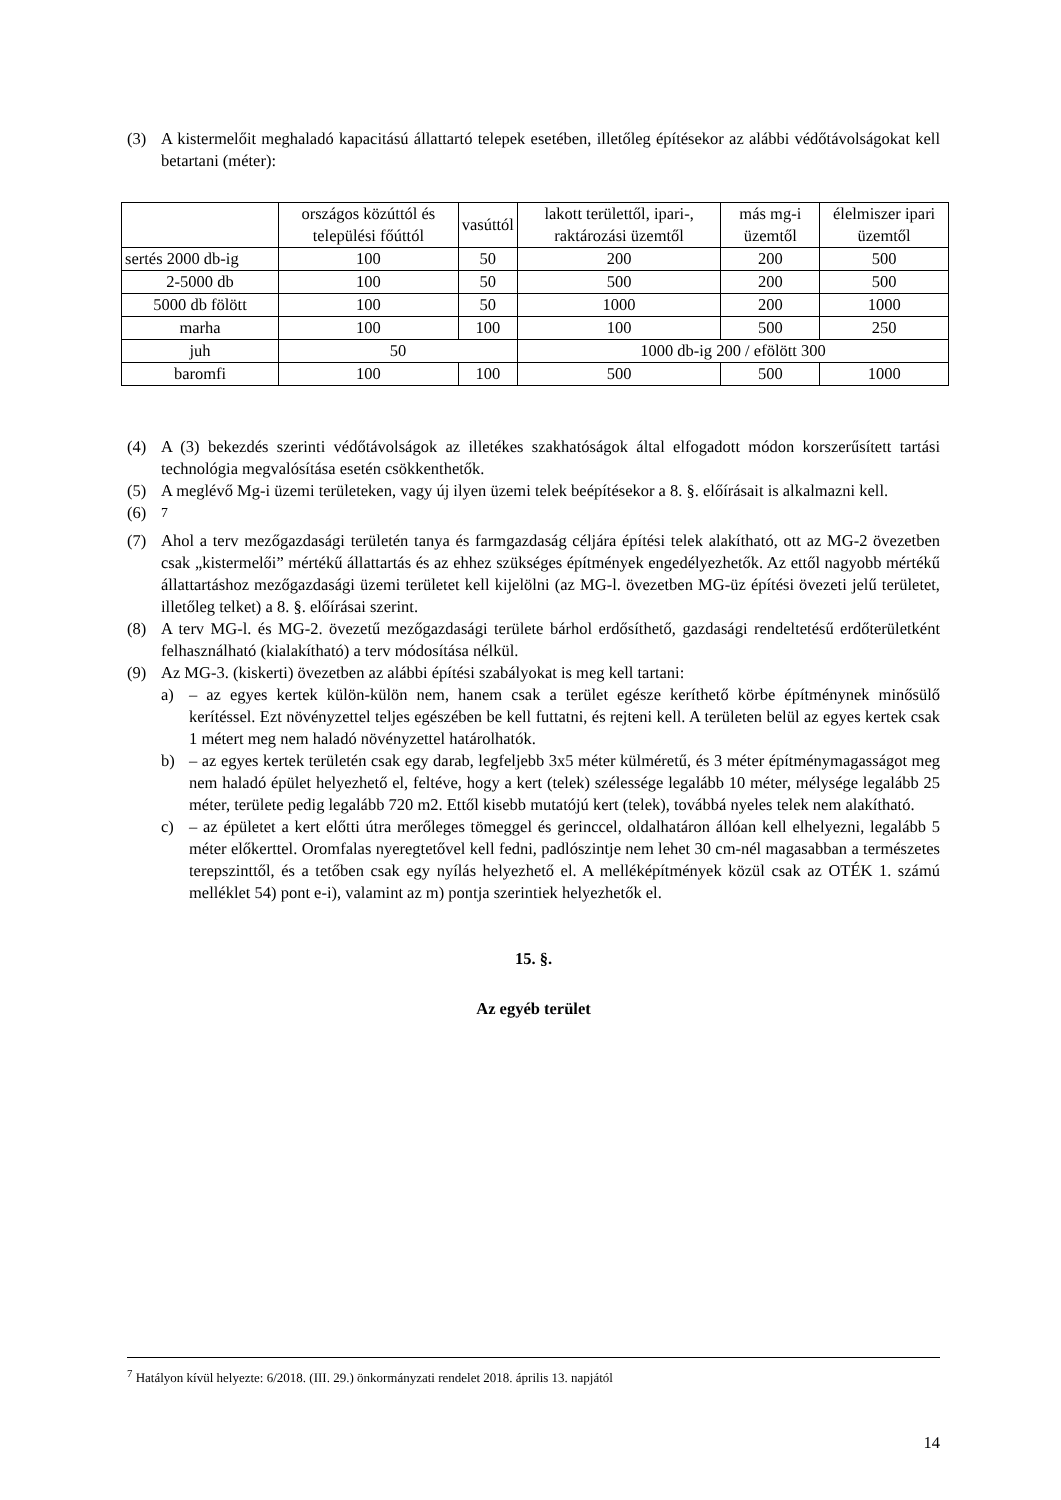(3) A kistermelőit meghaladó kapacitású állattartó telepek esetében, illetőleg építésekor az alábbi védőtávolságokat kell betartani (méter):
| | országos közúttól és települési főúttól | vasúttól | lakott területtől, ipari-, raktározási üzemtől | más mg-i üzemtől | élelmiszer ipari üzemtől |
| --- | --- | --- | --- | --- | --- |
| sertés 2000 db-ig | 100 | 50 | 200 | 200 | 500 |
| 2-5000 db | 100 | 50 | 500 | 200 | 500 |
| 5000 db fölött | 100 | 50 | 1000 | 200 | 1000 |
| marha | 100 | 100 | 100 | 500 | 250 |
| juh | 50 | | 1000 db-ig 200 / efölött 300 | | |
| baromfi | 100 | 100 | 500 | 500 | 1000 |
(4) A (3) bekezdés szerinti védőtávolságok az illetékes szakhatóságok által elfogadott módon korszerűsített tartási technológia megvalósítása esetén csökkenthetők.
(5) A meglévő Mg-i üzemi területeken, vagy új ilyen üzemi telek beépítésekor a 8. §. előírásait is alkalmazni kell.
(6) <sup>7</sup>
(7) Ahol a terv mezőgazdasági területén tanya és farmgazdaság céljára építési telek alakítható, ott az MG-2 övezetben csak „kistermelői” mértékű állattartás és az ehhez szükséges építmények engedélyezhetők. Az ettől nagyobb mértékű állattartáshoz mezőgazdasági üzemi területet kell kijelölni (az MG-l. övezetben MG-üz építési övezeti jelű területet, illetőleg telket) a 8. §. előírásai szerint.
(8) A terv MG-l. és MG-2. övezetű mezőgazdasági területe bárhol erdősíthető, gazdasági rendeltetésű erdőterületként felhasználható (kialakítható) a terv módosítása nélkül.
(9) Az MG-3. (kiskerti) övezetben az alábbi építési szabályokat is meg kell tartani:
a) – az egyes kertek külön-külön nem, hanem csak a terület egésze keríthető körbe építménynek minősülő kerítéssel. Ezt növényzettel teljes egészében be kell futtatni, és rejteni kell. A területen belül az egyes kertek csak 1 métert meg nem haladó növényzettel határolhatók.
b) – az egyes kertek területén csak egy darab, legfeljebb 3x5 méter külméretű, és 3 méter építménymagasságot meg nem haladó épület helyezhető el, feltéve, hogy a kert (telek) szélessége legalább 10 méter, mélysége legalább 25 méter, területe pedig legalább 720 m2. Ettől kisebb mutatójú kert (telek), továbbá nyeles telek nem alakítható.
c) – az épületet a kert előtti útra merőleges tömeggel és gerinccel, oldalhatáron állóan kell elhelyezni, legalább 5 méter előkerttel. Oromfalas nyeregtetővel kell fedni, padlószintje nem lehet 30 cm-nél magasabban a természetes terepszinttől, és a tetőben csak egy nyílás helyezhető el. A melléképítmények közül csak az OTÉK 1. számú melléklet 54) pont e-i), valamint az m) pontja szerintiek helyezhetők el.
15. §.
Az egyéb terület
<sup>7</sup> Hatályon kívül helyezte: 6/2018. (III. 29.) önkormányzati rendelet 2018. április 13. napjától
14